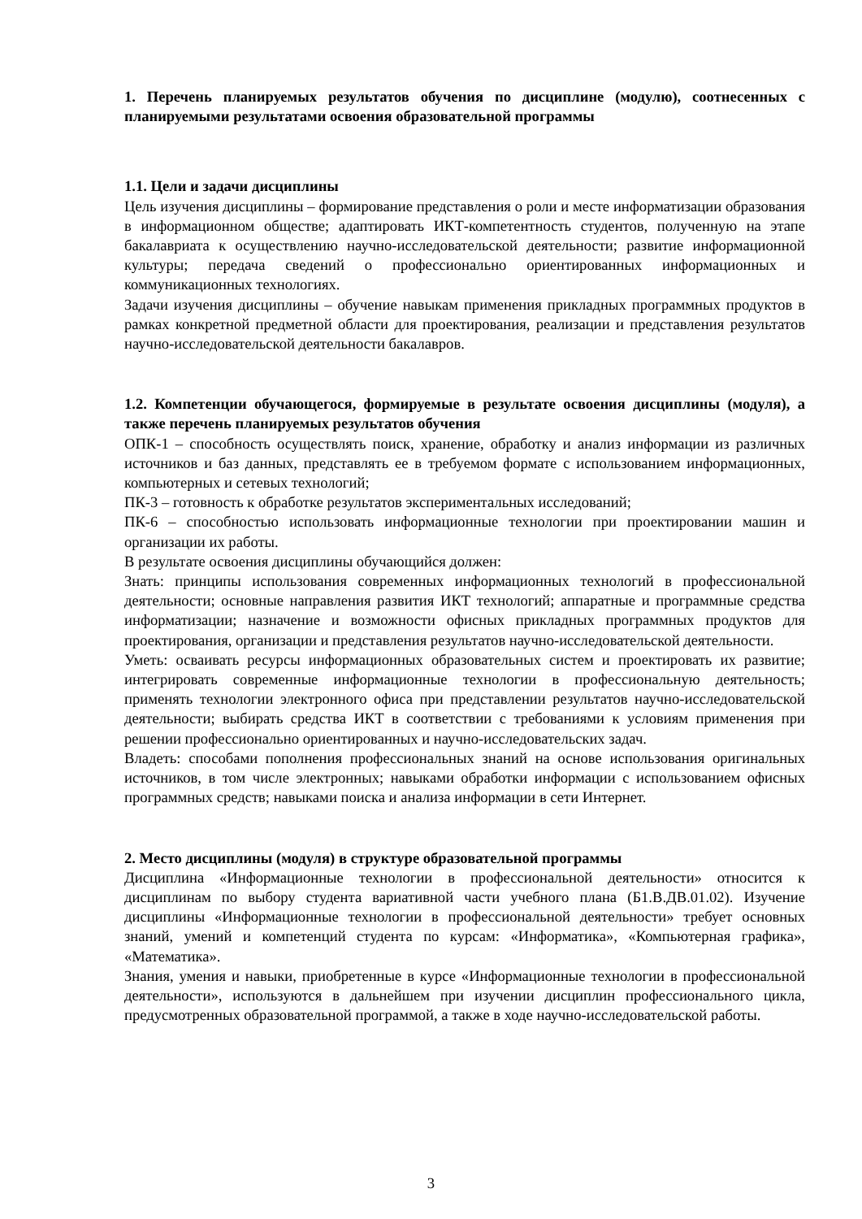1. Перечень планируемых результатов обучения по дисциплине (модулю), соотнесенных с планируемыми результатами освоения образовательной программы
1.1. Цели и задачи дисциплины
Цель изучения дисциплины – формирование представления о роли и месте информатизации образования в информационном обществе; адаптировать ИКТ-компетентность студентов, полученную на этапе бакалавриата к осуществлению научно-исследовательской деятельности; развитие информационной культуры; передача сведений о профессионально ориентированных информационных и коммуникационных технологиях.
Задачи изучения дисциплины – обучение навыкам применения прикладных программных продуктов в рамках конкретной предметной области для проектирования, реализации и представления результатов научно-исследовательской деятельности бакалавров.
1.2. Компетенции обучающегося, формируемые в результате освоения дисциплины (модуля), а также перечень планируемых результатов обучения
ОПК-1 – способность осуществлять поиск, хранение, обработку и анализ информации из различных источников и баз данных, представлять ее в требуемом формате с использованием информационных, компьютерных и сетевых технологий;
ПК-3 – готовность к обработке результатов экспериментальных исследований;
ПК-6 – способностью использовать информационные технологии при проектировании машин и организации их работы.
В результате освоения дисциплины обучающийся должен:
Знать: принципы использования современных информационных технологий в профессиональной деятельности; основные направления развития ИКТ технологий; аппаратные и программные средства информатизации; назначение и возможности офисных прикладных программных продуктов для проектирования, организации и представления результатов научно-исследовательской деятельности.
Уметь: осваивать ресурсы информационных образовательных систем и проектировать их развитие; интегрировать современные информационные технологии в профессиональную деятельность; применять технологии электронного офиса при представлении результатов научно-исследовательской деятельности; выбирать средства ИКТ в соответствии с требованиями к условиям применения при решении профессионально ориентированных и научно-исследовательских задач.
Владеть: способами пополнения профессиональных знаний на основе использования оригинальных источников, в том числе электронных; навыками обработки информации с использованием офисных программных средств; навыками поиска и анализа информации в сети Интернет.
2. Место дисциплины (модуля) в структуре образовательной программы
Дисциплина «Информационные технологии в профессиональной деятельности» относится к дисциплинам по выбору студента вариативной части учебного плана (Б1.В.ДВ.01.02). Изучение дисциплины «Информационные технологии в профессиональной деятельности» требует основных знаний, умений и компетенций студента по курсам: «Информатика», «Компьютерная графика», «Математика».
Знания, умения и навыки, приобретенные в курсе «Информационные технологии в профессиональной деятельности», используются в дальнейшем при изучении дисциплин профессионального цикла, предусмотренных образовательной программой, а также в ходе научно-исследовательской работы.
3